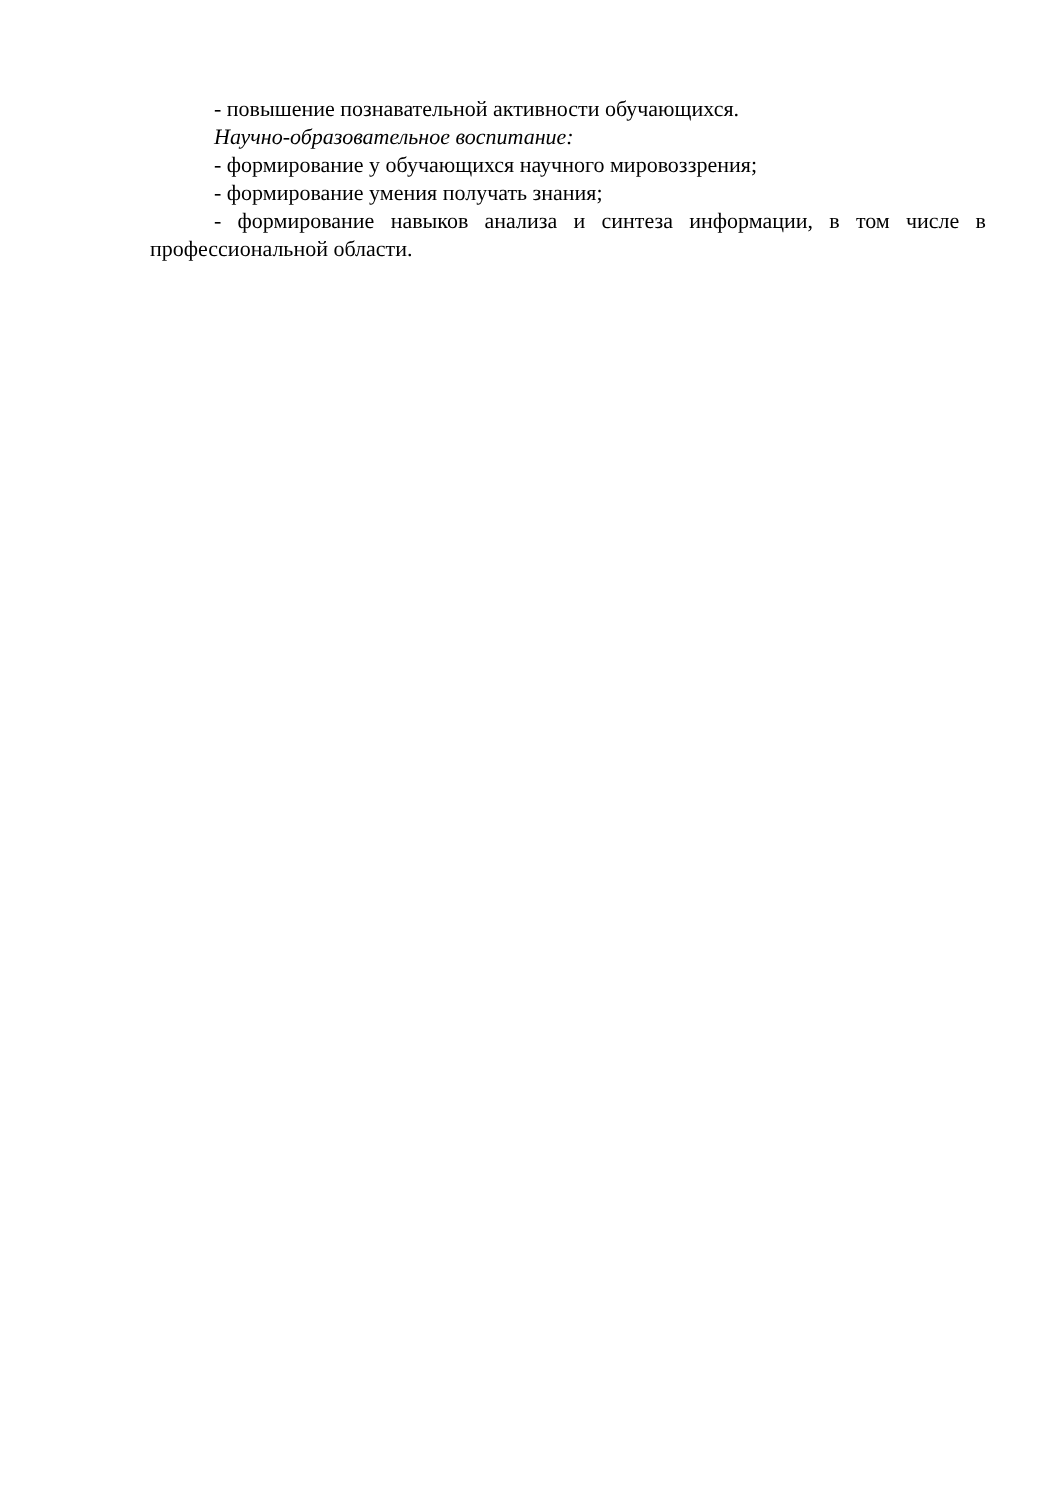- повышение познавательной активности обучающихся.
Научно-образовательное воспитание:
- формирование у обучающихся научного мировоззрения;
- формирование умения получать знания;
- формирование навыков анализа и синтеза информации, в том числе в профессиональной области.